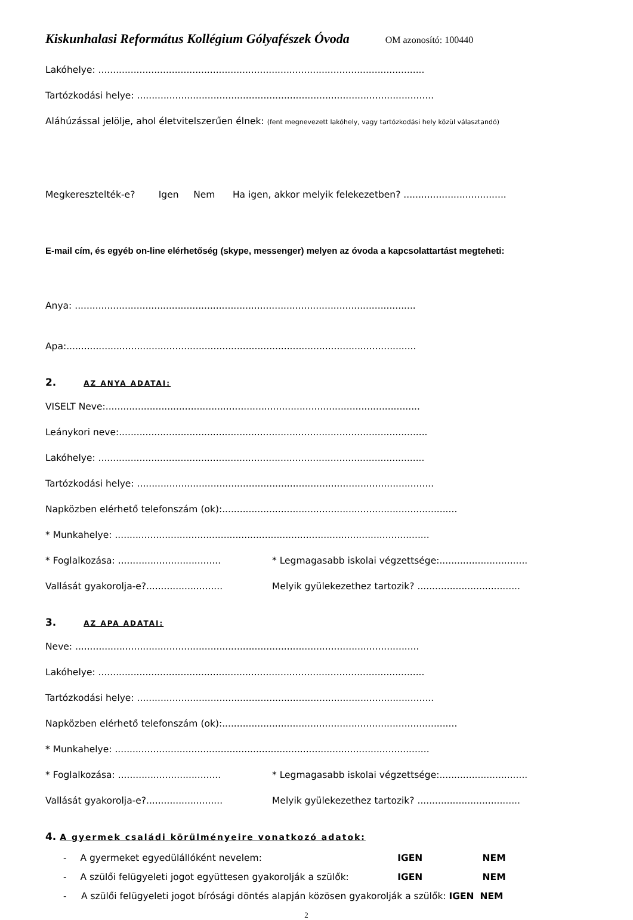Kiskunhalasi Református Kollégium Gólyafészek Óvoda OM azonosító: 100440
Lakóhelye: ...............................................................................................................
Tartózkodási helye: .....................................................................................................
Aláhúzással jelölje, ahol életvitelszerűen élnek: (fent megnevezett lakóhely, vagy tartózkodási hely közül választandó)
Megkeresztelték-e? Igen Nem Ha igen, akkor melyik felekezetben? ...................................
E-mail cím, és egyéb on-line elérhetőség (skype, messenger) melyen az óvoda a kapcsolattartást megteheti:
Anya: ....................................................................................................................
Apa:.......................................................................................................................
2. AZ ANYA ADATAI:
VISELT Neve:...........................................................................................................
Leánykori neve:.........................................................................................................
Lakóhelye: ...............................................................................................................
Tartózkodási helye: .....................................................................................................
Napközben elérhető telefonszám (ok):................................................................................
* Munkahelye: ...........................................................................................................
* Foglalkozása: ................................... * Legmagasabb iskolai végzettsége:..............................
Vallását gyakorolja-e?.......................... Melyik gyülekezethez tartozik? ...................................
3. AZ APA ADATAI:
Neve: .....................................................................................................................
Lakóhelye: ...............................................................................................................
Tartózkodási helye: .....................................................................................................
Napközben elérhető telefonszám (ok):................................................................................
* Munkahelye: ...........................................................................................................
* Foglalkozása: ................................... * Legmagasabb iskolai végzettsége:..............................
Vallását gyakorolja-e?.......................... Melyik gyülekezethez tartozik? ...................................
4. A gyermek családi körülményeire vonatkozó adatok:
- A gyermeket egyedülállóként nevelem: IGEN NEM
- A szülői felügyeleti jogot együttesen gyakorolják a szülők: IGEN NEM
- A szülői felügyeleti jogot bírósági döntés alapján közösen gyakorolják a szülők: IGEN NEM
2